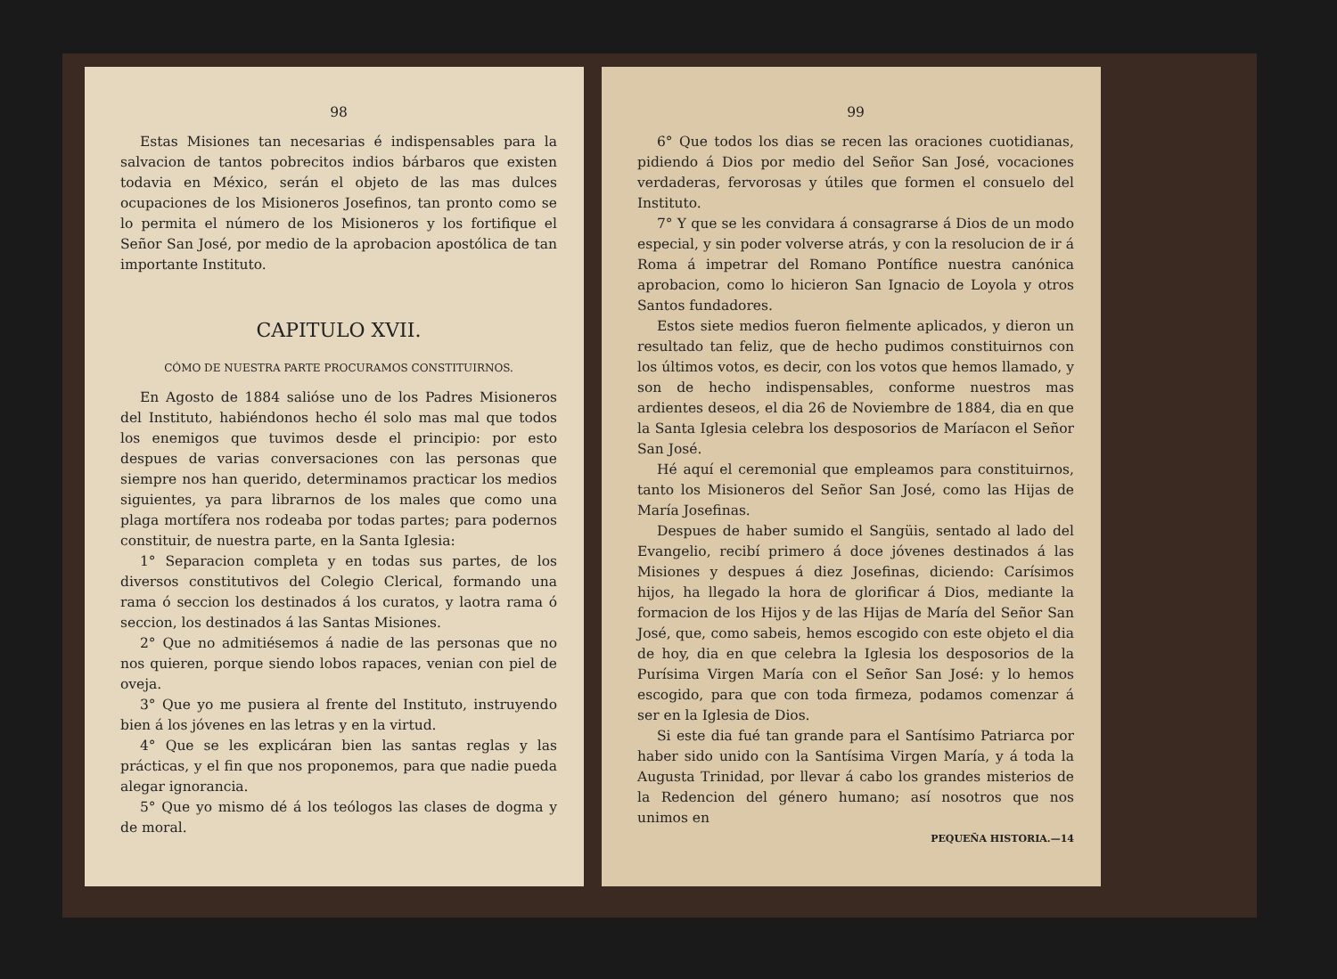98
Estas Misiones tan necesarias é indispensables para la salvacion de tantos pobrecitos indios bárbaros que existen todavia en México, serán el objeto de las mas dulces ocupaciones de los Misioneros Josefinos, tan pronto como se lo permita el número de los Misioneros y los fortifique el Señor San José, por medio de la aprobacion apostólica de tan importante Instituto.
CAPITULO XVII.
CÓMO DE NUESTRA PARTE PROCURAMOS CONSTITUIRNOS.
En Agosto de 1884 salióse uno de los Padres Misioneros del Instituto, habiéndonos hecho él solo mas mal que todos los enemigos que tuvimos desde el principio: por esto despues de varias conversaciones con las personas que siempre nos han querido, determinamos practicar los medios siguientes, ya para librarnos de los males que como una plaga mortífera nos rodeaba por todas partes; para podernos constituir, de nuestra parte, en la Santa Iglesia:
1° Separacion completa y en todas sus partes, de los diversos constitutivos del Colegio Clerical, formando una rama ó seccion los destinados á los curatos, y laotra rama ó seccion, los destinados á las Santas Misiones.
2° Que no admitiésemos á nadie de las personas que no nos quieren, porque siendo lobos rapaces, venian con piel de oveja.
3° Que yo me pusiera al frente del Instituto, instruyendo bien á los jóvenes en las letras y en la virtud.
4° Que se les explicáran bien las santas reglas y las prácticas, y el fin que nos proponemos, para que nadie pueda alegar ignorancia.
5° Que yo mismo dé á los teólogos las clases de dogma y de moral.
99
6° Que todos los dias se recen las oraciones cuotidianas, pidiendo á Dios por medio del Señor San José, vocaciones verdaderas, fervorosas y útiles que formen el consuelo del Instituto.
7° Y que se les convidara á consagrarse á Dios de un modo especial, y sin poder volverse atrás, y con la resolucion de ir á Roma á impetrar del Romano Pontífice nuestra canónica aprobacion, como lo hicieron San Ignacio de Loyola y otros Santos fundadores.
Estos siete medios fueron fielmente aplicados, y dieron un resultado tan feliz, que de hecho pudimos constituirnos con los últimos votos, es decir, con los votos que hemos llamado, y son de hecho indispensables, conforme nuestros mas ardientes deseos, el dia 26 de Noviembre de 1884, dia en que la Santa Iglesia celebra los desposorios de Maríacon el Señor San José.
Hé aquí el ceremonial que empleamos para constituirnos, tanto los Misioneros del Señor San José, como las Hijas de María Josefinas.
Despues de haber sumido el Sangüis, sentado al lado del Evangelio, recibí primero á doce jóvenes destinados á las Misiones y despues á diez Josefinas, diciendo: Carísimos hijos, ha llegado la hora de glorificar á Dios, mediante la formacion de los Hijos y de las Hijas de María del Señor San José, que, como sabeis, hemos escogido con este objeto el dia de hoy, dia en que celebra la Iglesia los desposorios de la Purísima Virgen María con el Señor San José: y lo hemos escogido, para que con toda firmeza, podamos comenzar á ser en la Iglesia de Dios.
Si este dia fué tan grande para el Santísimo Patriarca por haber sido unido con la Santísima Virgen María, y á toda la Augusta Trinidad, por llevar á cabo los grandes misterios de la Redencion del género humano; así nosotros que nos unimos en
PEQUEÑA HISTORIA.—14